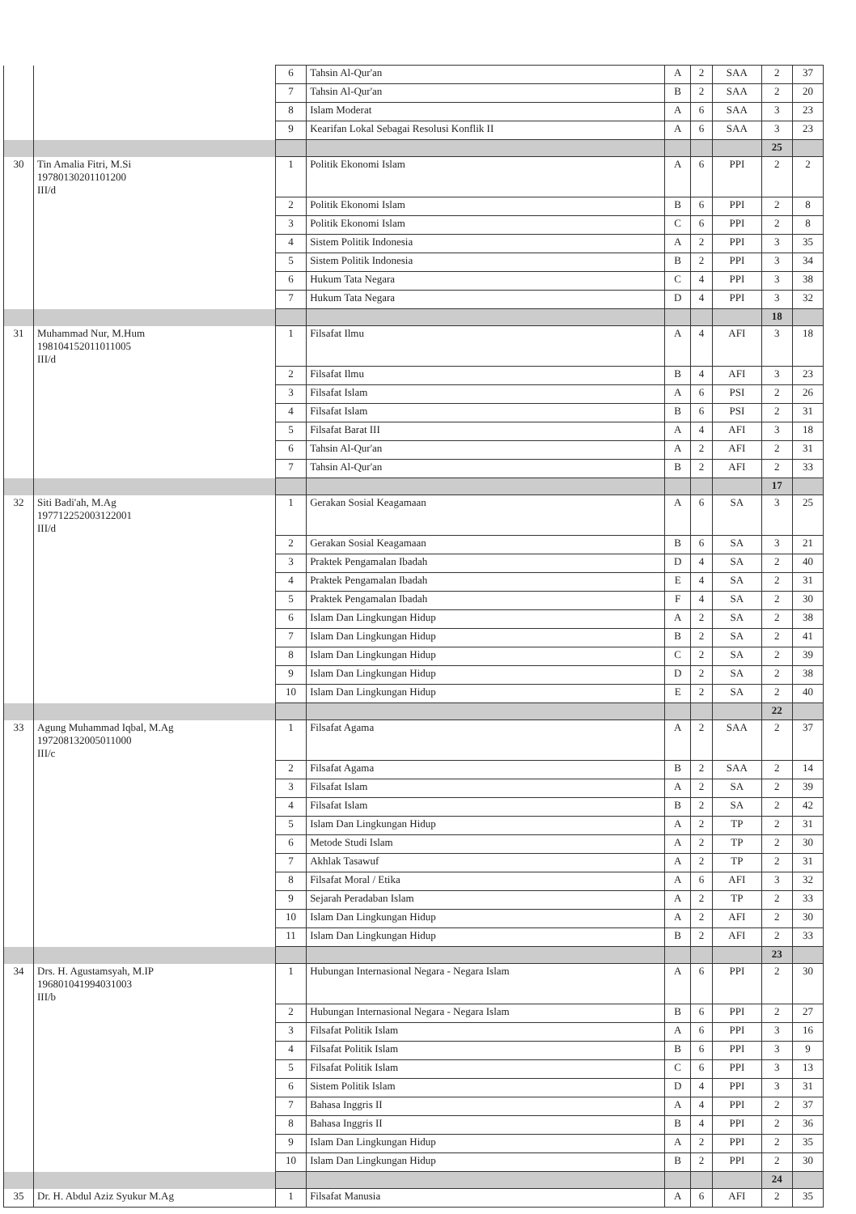| | | 6 | Tahsin Al-Qur'an | A | 2 | SAA | 2 | 37 |
| | | 7 | Tahsin Al-Qur'an | B | 2 | SAA | 2 | 20 |
| | | 8 | Islam Moderat | A | 6 | SAA | 3 | 23 |
| | | 9 | Kearifan Lokal Sebagai Resolusi Konflik II | A | 6 | SAA | 3 | 23 |
| | | | | | | | 25 | |
| 30 | Tin Amalia Fitri, M.Si 19780130201101200 III/d | 1 | Politik Ekonomi Islam | A | 6 | PPI | 2 | 2 |
| | | 2 | Politik Ekonomi Islam | B | 6 | PPI | 2 | 8 |
| | | 3 | Politik Ekonomi Islam | C | 6 | PPI | 2 | 8 |
| | | 4 | Sistem Politik Indonesia | A | 2 | PPI | 3 | 35 |
| | | 5 | Sistem Politik Indonesia | B | 2 | PPI | 3 | 34 |
| | | 6 | Hukum Tata Negara | C | 4 | PPI | 3 | 38 |
| | | 7 | Hukum Tata Negara | D | 4 | PPI | 3 | 32 |
| | | | | | | | 18 | |
| 31 | Muhammad Nur, M.Hum 198104152011011005 III/d | 1 | Filsafat Ilmu | A | 4 | AFI | 3 | 18 |
| | | 2 | Filsafat Ilmu | B | 4 | AFI | 3 | 23 |
| | | 3 | Filsafat Islam | A | 6 | PSI | 2 | 26 |
| | | 4 | Filsafat Islam | B | 6 | PSI | 2 | 31 |
| | | 5 | Filsafat Barat III | A | 4 | AFI | 3 | 18 |
| | | 6 | Tahsin Al-Qur'an | A | 2 | AFI | 2 | 31 |
| | | 7 | Tahsin Al-Qur'an | B | 2 | AFI | 2 | 33 |
| | | | | | | | 17 | |
| 32 | Siti Badi'ah, M.Ag 197712252003122001 III/d | 1 | Gerakan Sosial Keagamaan | A | 6 | SA | 3 | 25 |
| | | 2 | Gerakan Sosial Keagamaan | B | 6 | SA | 3 | 21 |
| | | 3 | Praktek Pengamalan Ibadah | D | 4 | SA | 2 | 40 |
| | | 4 | Praktek Pengamalan Ibadah | E | 4 | SA | 2 | 31 |
| | | 5 | Praktek Pengamalan Ibadah | F | 4 | SA | 2 | 30 |
| | | 6 | Islam Dan Lingkungan Hidup | A | 2 | SA | 2 | 38 |
| | | 7 | Islam Dan Lingkungan Hidup | B | 2 | SA | 2 | 41 |
| | | 8 | Islam Dan Lingkungan Hidup | C | 2 | SA | 2 | 39 |
| | | 9 | Islam Dan Lingkungan Hidup | D | 2 | SA | 2 | 38 |
| | | 10 | Islam Dan Lingkungan Hidup | E | 2 | SA | 2 | 40 |
| | | | | | | | 22 | |
| 33 | Agung Muhammad Iqbal, M.Ag 197208132005011000 III/c | 1 | Filsafat Agama | A | 2 | SAA | 2 | 37 |
| | | 2 | Filsafat Agama | B | 2 | SAA | 2 | 14 |
| | | 3 | Filsafat Islam | A | 2 | SA | 2 | 39 |
| | | 4 | Filsafat Islam | B | 2 | SA | 2 | 42 |
| | | 5 | Islam Dan Lingkungan Hidup | A | 2 | TP | 2 | 31 |
| | | 6 | Metode Studi Islam | A | 2 | TP | 2 | 30 |
| | | 7 | Akhlak Tasawuf | A | 2 | TP | 2 | 31 |
| | | 8 | Filsafat Moral / Etika | A | 6 | AFI | 3 | 32 |
| | | 9 | Sejarah Peradaban Islam | A | 2 | TP | 2 | 33 |
| | | 10 | Islam Dan Lingkungan Hidup | A | 2 | AFI | 2 | 30 |
| | | 11 | Islam Dan Lingkungan Hidup | B | 2 | AFI | 2 | 33 |
| | | | | | | | 23 | |
| 34 | Drs. H. Agustamsyah, M.IP 196801041994031003 III/b | 1 | Hubungan Internasional Negara - Negara Islam | A | 6 | PPI | 2 | 30 |
| | | 2 | Hubungan Internasional Negara - Negara Islam | B | 6 | PPI | 2 | 27 |
| | | 3 | Filsafat Politik Islam | A | 6 | PPI | 3 | 16 |
| | | 4 | Filsafat Politik Islam | B | 6 | PPI | 3 | 9 |
| | | 5 | Filsafat Politik Islam | C | 6 | PPI | 3 | 13 |
| | | 6 | Sistem Politik Islam | D | 4 | PPI | 3 | 31 |
| | | 7 | Bahasa Inggris II | A | 4 | PPI | 2 | 37 |
| | | 8 | Bahasa Inggris II | B | 4 | PPI | 2 | 36 |
| | | 9 | Islam Dan Lingkungan Hidup | A | 2 | PPI | 2 | 35 |
| | | 10 | Islam Dan Lingkungan Hidup | B | 2 | PPI | 2 | 30 |
| | | | | | | | 24 | |
| 35 | Dr. H. Abdul Aziz Syukur M.Ag | 1 | Filsafat Manusia | A | 6 | AFI | 2 | 35 |